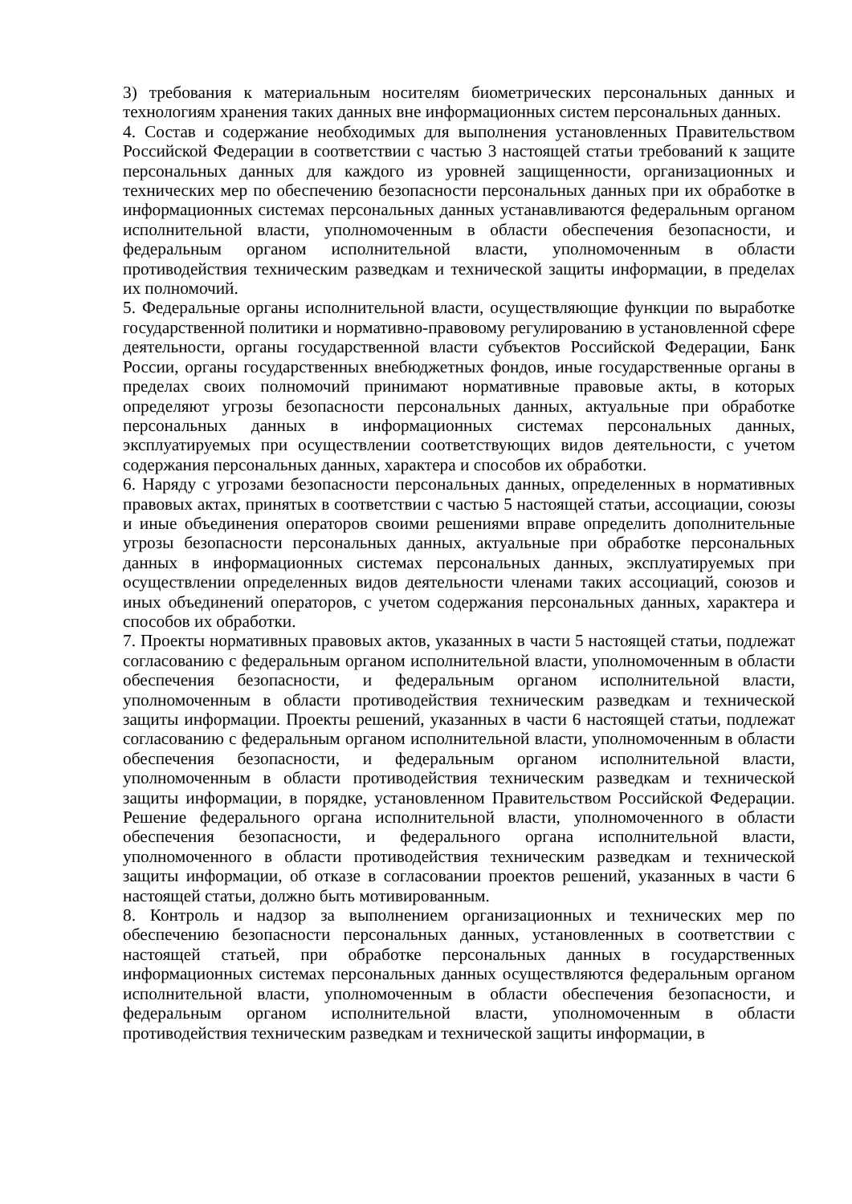3) требования к материальным носителям биометрических персональных данных и технологиям хранения таких данных вне информационных систем персональных данных.
4. Состав и содержание необходимых для выполнения установленных Правительством Российской Федерации в соответствии с частью 3 настоящей статьи требований к защите персональных данных для каждого из уровней защищенности, организационных и технических мер по обеспечению безопасности персональных данных при их обработке в информационных системах персональных данных устанавливаются федеральным органом исполнительной власти, уполномоченным в области обеспечения безопасности, и федеральным органом исполнительной власти, уполномоченным в области противодействия техническим разведкам и технической защиты информации, в пределах их полномочий.
5. Федеральные органы исполнительной власти, осуществляющие функции по выработке государственной политики и нормативно-правовому регулированию в установленной сфере деятельности, органы государственной власти субъектов Российской Федерации, Банк России, органы государственных внебюджетных фондов, иные государственные органы в пределах своих полномочий принимают нормативные правовые акты, в которых определяют угрозы безопасности персональных данных, актуальные при обработке персональных данных в информационных системах персональных данных, эксплуатируемых при осуществлении соответствующих видов деятельности, с учетом содержания персональных данных, характера и способов их обработки.
6. Наряду с угрозами безопасности персональных данных, определенных в нормативных правовых актах, принятых в соответствии с частью 5 настоящей статьи, ассоциации, союзы и иные объединения операторов своими решениями вправе определить дополнительные угрозы безопасности персональных данных, актуальные при обработке персональных данных в информационных системах персональных данных, эксплуатируемых при осуществлении определенных видов деятельности членами таких ассоциаций, союзов и иных объединений операторов, с учетом содержания персональных данных, характера и способов их обработки.
7. Проекты нормативных правовых актов, указанных в части 5 настоящей статьи, подлежат согласованию с федеральным органом исполнительной власти, уполномоченным в области обеспечения безопасности, и федеральным органом исполнительной власти, уполномоченным в области противодействия техническим разведкам и технической защиты информации. Проекты решений, указанных в части 6 настоящей статьи, подлежат согласованию с федеральным органом исполнительной власти, уполномоченным в области обеспечения безопасности, и федеральным органом исполнительной власти, уполномоченным в области противодействия техническим разведкам и технической защиты информации, в порядке, установленном Правительством Российской Федерации. Решение федерального органа исполнительной власти, уполномоченного в области обеспечения безопасности, и федерального органа исполнительной власти, уполномоченного в области противодействия техническим разведкам и технической защиты информации, об отказе в согласовании проектов решений, указанных в части 6 настоящей статьи, должно быть мотивированным.
8. Контроль и надзор за выполнением организационных и технических мер по обеспечению безопасности персональных данных, установленных в соответствии с настоящей статьей, при обработке персональных данных в государственных информационных системах персональных данных осуществляются федеральным органом исполнительной власти, уполномоченным в области обеспечения безопасности, и федеральным органом исполнительной власти, уполномоченным в области противодействия техническим разведкам и технической защиты информации, в